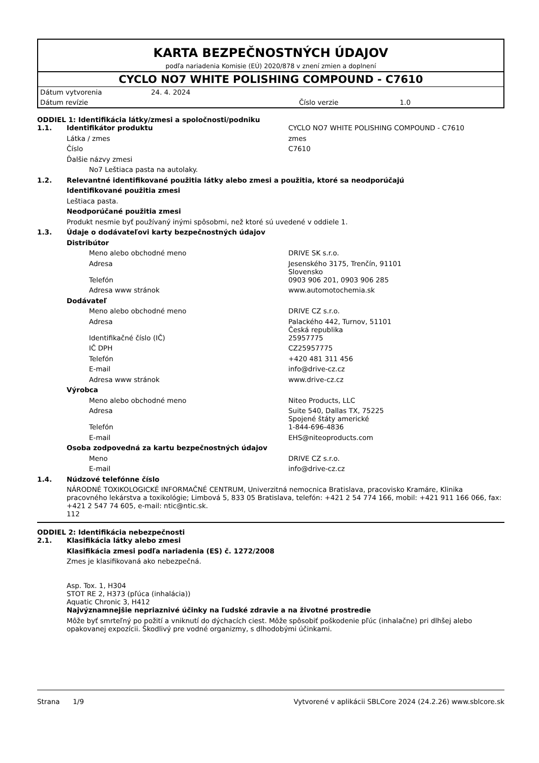KARTA BEZPEČNOSTNÝCH ÚDAJOV
podľa nariadenia Komisie (EÚ) 2020/878 v znení zmien a doplnení
CYCLO NO7 WHITE POLISHING COMPOUND - C7610
| Dátum vytvorenia | 24. 4. 2024 | | |
| Dátum revízie | | Číslo verzie | 1.0 |
ODDIEL 1: Identifikácia látky/zmesi a spoločnosti/podniku
| 1.1. | Identifikátor produktu | CYCLO NO7 WHITE POLISHING COMPOUND - C7610 |
| | Látka / zmes | zmes |
| | Číslo | C7610 |
| | Ďalšie názvy zmesi | |
| | No7 Leštiaca pasta na autolaky. | |
| 1.2. | Relevantné identifikované použitia látky alebo zmesi a použitia, ktoré sa neodporúčajú | |
| | Identifikované použitia zmesi | |
| | Leštiaca pasta. | |
| | Neodporúčané použitia zmesi | |
| | Produkt nesmie byť používaný inými spôsobmi, než ktoré sú uvedené v oddiele 1. | |
| 1.3. | Údaje o dodávateľovi karty bezpečnostných údajov | |
| | Distribútor | |
| | Meno alebo obchodné meno | DRIVE SK s.r.o. |
| | Adresa | Jesenského 3175, Trenčín, 91101 Slovensko |
| | Telefón | 0903 906 201, 0903 906 285 |
| | Adresa www stránok | www.automotochemia.sk |
| | Dodávateľ | |
| | Meno alebo obchodné meno | DRIVE CZ s.r.o. |
| | Adresa | Palackého 442, Turnov, 51101 Česká republika |
| | Identifikačné číslo (IČ) | 25957775 |
| | IČ DPH | CZ25957775 |
| | Telefón | +420 481 311 456 |
| | E-mail | info@drive-cz.cz |
| | Adresa www stránok | www.drive-cz.cz |
| | Výrobca | |
| | Meno alebo obchodné meno | Niteo Products, LLC |
| | Adresa | Suite 540, Dallas TX, 75225 Spojené štáty americké |
| | Telefón | 1-844-696-4836 |
| | E-mail | EHS@niteoproducts.com |
| | Osoba zodpovedná za kartu bezpečnostných údajov | |
| | Meno | DRIVE CZ s.r.o. |
| | E-mail | info@drive-cz.cz |
| 1.4. | Núdzové telefónne číslo | |
| | NÁRODNÉ TOXIKOLOGICKÉ INFORMAČNÉ CENTRUM, Univerzitná nemocnica Bratislava, pracovisko Kramáre, Klinika pracovného lekárstva a toxikológie; Limbová 5, 833 05 Bratislava, telefón: +421 2 54 774 166, mobil: +421 911 166 066, fax: +421 2 547 74 605, e-mail: ntic@ntic.sk. 112 | |
ODDIEL 2: Identifikácia nebezpečnosti
| 2.1. | Klasifikácia látky alebo zmesi |
| | Klasifikácia zmesi podľa nariadenia (ES) č. 1272/2008 |
| | Zmes je klasifikovaná ako nebezpečná. Asp. Tox. 1, H304 STOT RE 2, H373 (pľúca (inhalácia)) Aquatic Chronic 3, H412 |
| | Najvýznamnejšie nepriaznivé účinky na ľudské zdravie a na životné prostredie |
| | Môže byť smrteľný po požití a vniknutí do dýchacích ciest. Môže spôsobiť poškodenie pľúc (inhalačne) pri dlhšej alebo opakovanej expozícii. Škodlivý pre vodné organizmy, s dlhodobými účinkami. |
Strana 1/9 Vytvorené v aplikácii SBLCore 2024 (24.2.26) www.sblcore.sk